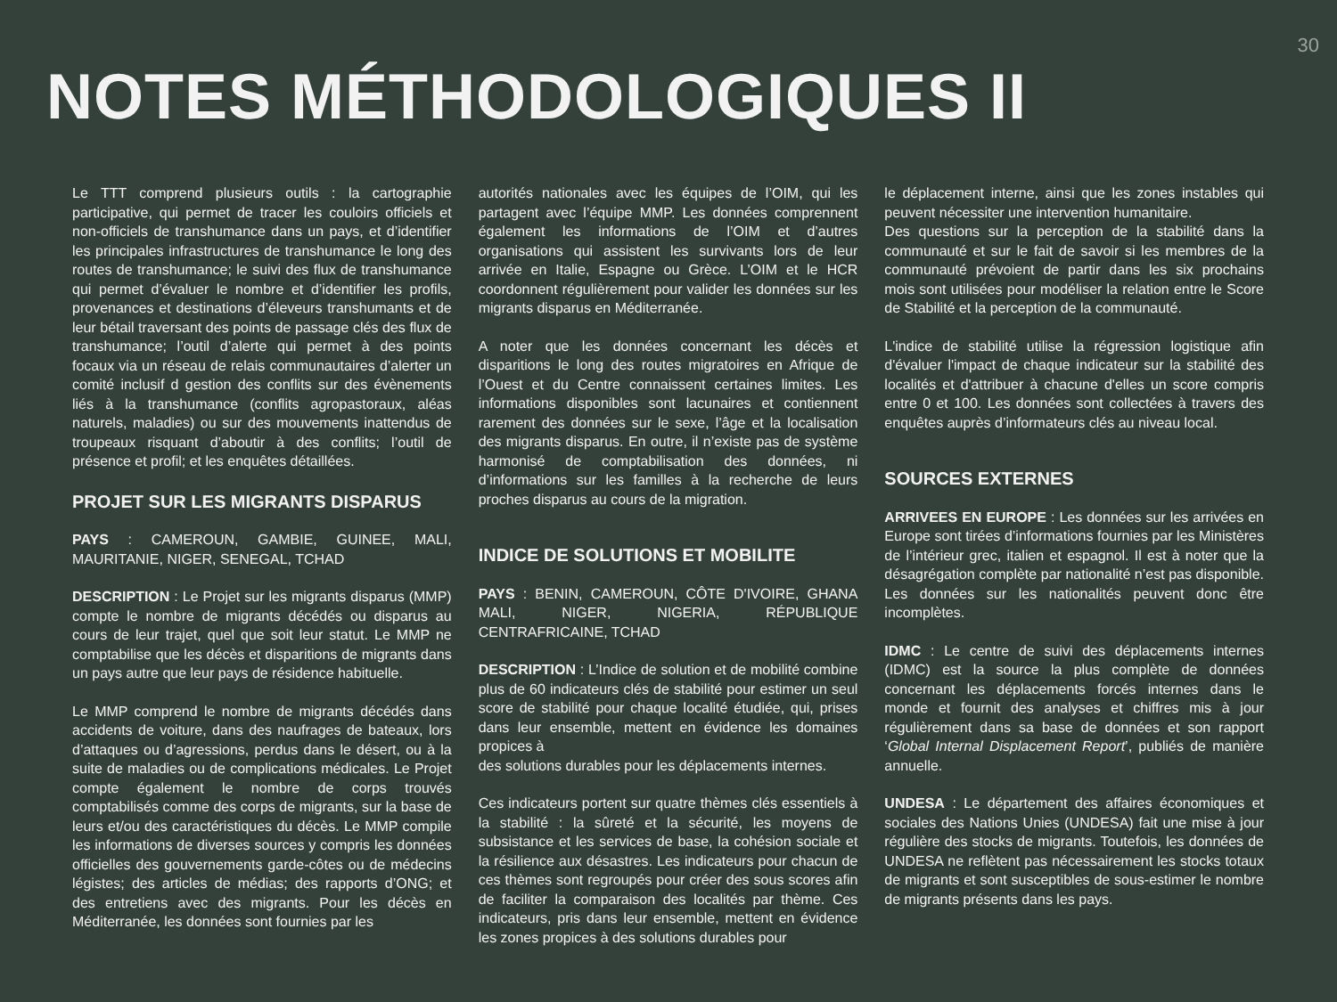30
NOTES MÉTHODOLOGIQUES II
Le TTT comprend plusieurs outils : la cartographie participative, qui permet de tracer les couloirs officiels et non-officiels de transhumance dans un pays, et d’identifier les principales infrastructures de transhumance le long des routes de transhumance; le suivi des flux de transhumance qui permet d’évaluer le nombre et d’identifier les profils, provenances et destinations d’éleveurs transhumants et de leur bétail traversant des points de passage clés des flux de transhumance; l’outil d’alerte qui permet à des points focaux via un réseau de relais communautaires d’alerter un comité inclusif d gestion des conflits sur des évènements liés à la transhumance (conflits agropastoraux, aléas naturels, maladies) ou sur des mouvements inattendus de troupeaux risquant d’aboutir à des conflits; l’outil de présence et profil; et les enquêtes détaillées.
PROJET SUR LES MIGRANTS DISPARUS
PAYS : CAMEROUN, GAMBIE, GUINEE, MALI, MAURITANIE, NIGER, SENEGAL, TCHAD
DESCRIPTION : Le Projet sur les migrants disparus (MMP) compte le nombre de migrants décédés ou disparus au cours de leur trajet, quel que soit leur statut. Le MMP ne comptabilise que les décès et disparitions de migrants dans un pays autre que leur pays de résidence habituelle.
Le MMP comprend le nombre de migrants décédés dans accidents de voiture, dans des naufrages de bateaux, lors d’attaques ou d’agressions, perdus dans le désert, ou à la suite de maladies ou de complications médicales. Le Projet compte également le nombre de corps trouvés comptabilisés comme des corps de migrants, sur la base de leurs et/ou des caractéristiques du décès. Le MMP compile les informations de diverses sources y compris les données officielles des gouvernements garde-côtes ou de médecins légistes; des articles de médias; des rapports d’ONG; et des entretiens avec des migrants. Pour les décès en Méditerranée, les données sont fournies par les
autorités nationales avec les équipes de l’OIM, qui les partagent avec l’équipe MMP. Les données comprennent également les informations de l’OIM et d’autres organisations qui assistent les survivants lors de leur arrivée en Italie, Espagne ou Grèce. L’OIM et le HCR coordonnent régulièrement pour valider les données sur les migrants disparus en Méditerranée.
A noter que les données concernant les décès et disparitions le long des routes migratoires en Afrique de l’Ouest et du Centre connaissent certaines limites. Les informations disponibles sont lacunaires et contiennent rarement des données sur le sexe, l’âge et la localisation des migrants disparus. En outre, il n’existe pas de système harmonisé de comptabilisation des données, ni d’informations sur les familles à la recherche de leurs proches disparus au cours de la migration.
INDICE DE SOLUTIONS ET MOBILITE
PAYS : BENIN, CAMEROUN, CÔTE D'IVOIRE, GHANA MALI, NIGER, NIGERIA, RÉPUBLIQUE CENTRAFRICAINE, TCHAD
DESCRIPTION : L’Indice de solution et de mobilité combine plus de 60 indicateurs clés de stabilité pour estimer un seul score de stabilité pour chaque localité étudiée, qui, prises dans leur ensemble, mettent en évidence les domaines propices à
des solutions durables pour les déplacements internes.
Ces indicateurs portent sur quatre thèmes clés essentiels à la stabilité : la sûreté et la sécurité, les moyens de subsistance et les services de base, la cohésion sociale et la résilience aux désastres. Les indicateurs pour chacun de ces thèmes sont regroupés pour créer des sous scores afin de faciliter la comparaison des localités par thème. Ces indicateurs, pris dans leur ensemble, mettent en évidence les zones propices à des solutions durables pour
le déplacement interne, ainsi que les zones instables qui peuvent nécessiter une intervention humanitaire.
Des questions sur la perception de la stabilité dans la communauté et sur le fait de savoir si les membres de la communauté prévoient de partir dans les six prochains mois sont utilisées pour modéliser la relation entre le Score de Stabilité et la perception de la communauté.
L'indice de stabilité utilise la régression logistique afin d'évaluer l'impact de chaque indicateur sur la stabilité des localités et d'attribuer à chacune d'elles un score compris entre 0 et 100. Les données sont collectées à travers des enquêtes auprès d’informateurs clés au niveau local.
SOURCES EXTERNES
ARRIVEES EN EUROPE : Les données sur les arrivées en Europe sont tirées d’informations fournies par les Ministères de l’intérieur grec, italien et espagnol. Il est à noter que la désagrégation complète par nationalité n’est pas disponible. Les données sur les nationalités peuvent donc être incomplètes.
IDMC : Le centre de suivi des déplacements internes (IDMC) est la source la plus complète de données concernant les déplacements forcés internes dans le monde et fournit des analyses et chiffres mis à jour régulièrement dans sa base de données et son rapport ‘Global Internal Displacement Report’, publiés de manière annuelle.
UNDESA : Le département des affaires économiques et sociales des Nations Unies (UNDESA) fait une mise à jour régulière des stocks de migrants. Toutefois, les données de UNDESA ne reflètent pas nécessairement les stocks totaux de migrants et sont susceptibles de sous-estimer le nombre de migrants présents dans les pays.